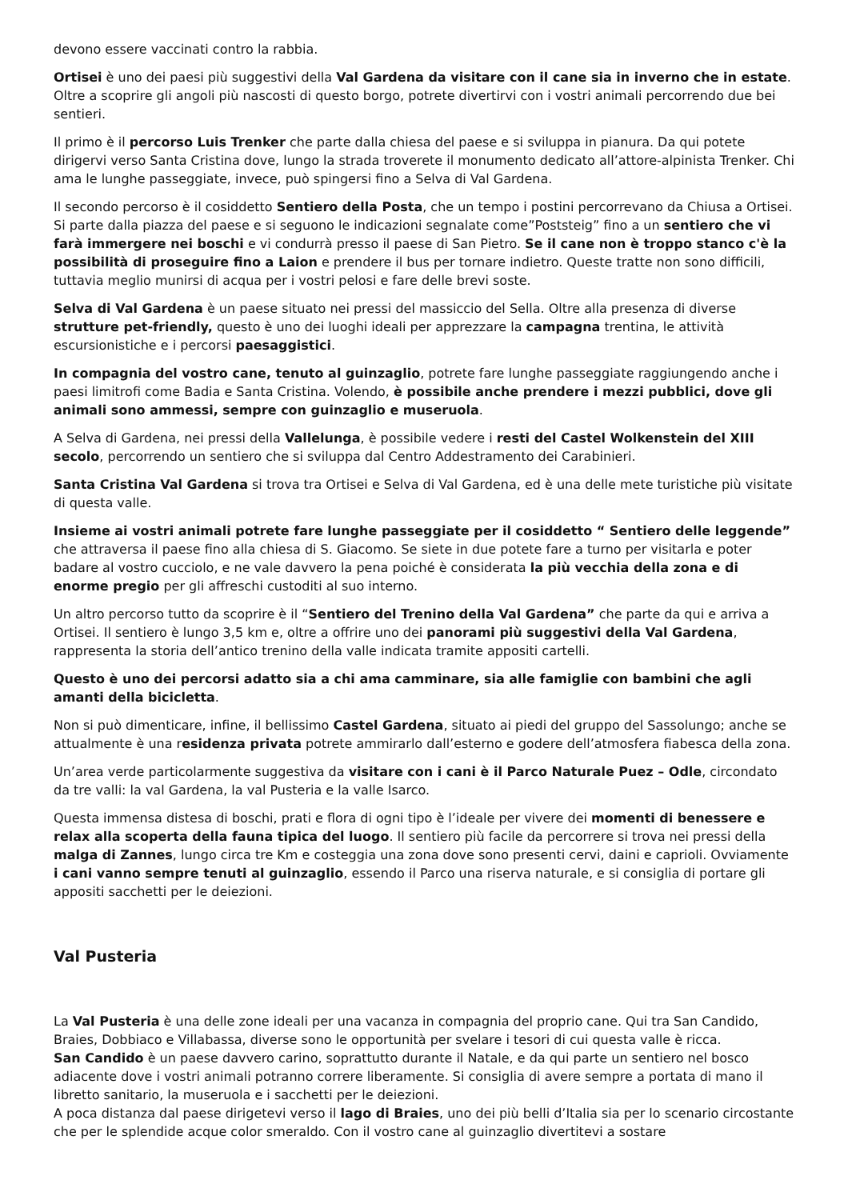devono essere vaccinati contro la rabbia.
Ortisei è uno dei paesi più suggestivi della Val Gardena da visitare con il cane sia in inverno che in estate. Oltre a scoprire gli angoli più nascosti di questo borgo, potrete divertirvi con i vostri animali percorrendo due bei sentieri.
Il primo è il percorso Luis Trenker che parte dalla chiesa del paese e si sviluppa in pianura. Da qui potete dirigervi verso Santa Cristina dove, lungo la strada troverete il monumento dedicato all’attore-alpinista Trenker. Chi ama le lunghe passeggiate, invece, può spingersi fino a Selva di Val Gardena.
Il secondo percorso è il cosiddetto Sentiero della Posta, che un tempo i postini percorrevano da Chiusa a Ortisei. Si parte dalla piazza del paese e si seguono le indicazioni segnalate come”Poststeig” fino a un sentiero che vi farà immergere nei boschi e vi condurrà presso il paese di San Pietro. Se il cane non è troppo stanco c'è la possibilità di proseguire fino a Laion e prendere il bus per tornare indietro. Queste tratte non sono difficili, tuttavia meglio munirsi di acqua per i vostri pelosi e fare delle brevi soste.
Selva di Val Gardena è un paese situato nei pressi del massiccio del Sella. Oltre alla presenza di diverse strutture pet-friendly, questo è uno dei luoghi ideali per apprezzare la campagna trentina, le attività escursionistiche e i percorsi paesaggistici.
In compagnia del vostro cane, tenuto al guinzaglio, potrete fare lunghe passeggiate raggiungendo anche i paesi limitrofi come Badia e Santa Cristina. Volendo, è possibile anche prendere i mezzi pubblici, dove gli animali sono ammessi, sempre con guinzaglio e museruola.
A Selva di Gardena, nei pressi della Vallelunga, è possibile vedere i resti del Castel Wolkenstein del XIII secolo, percorrendo un sentiero che si sviluppa dal Centro Addestramento dei Carabinieri.
Santa Cristina Val Gardena si trova tra Ortisei e Selva di Val Gardena, ed è una delle mete turistiche più visitate di questa valle.
Insieme ai vostri animali potrete fare lunghe passeggiate per il cosiddetto “ Sentiero delle leggende” che attraversa il paese fino alla chiesa di S. Giacomo. Se siete in due potete fare a turno per visitarla e poter badare al vostro cucciolo, e ne vale davvero la pena poiché è considerata la più vecchia della zona e di enorme pregio per gli affreschi custoditi al suo interno.
Un altro percorso tutto da scoprire è il “Sentiero del Trenino della Val Gardena” che parte da qui e arriva a Ortisei. Il sentiero è lungo 3,5 km e, oltre a offrire uno dei panorami più suggestivi della Val Gardena, rappresenta la storia dell’antico trenino della valle indicata tramite appositi cartelli.
Questo è uno dei percorsi adatto sia a chi ama camminare, sia alle famiglie con bambini che agli amanti della bicicletta.
Non si può dimenticare, infine, il bellissimo Castel Gardena, situato ai piedi del gruppo del Sassolungo; anche se attualmente è una residenza privata potrete ammirarlo dall’esterno e godere dell’atmosfera fiabesca della zona.
Un’area verde particolarmente suggestiva da visitare con i cani è il Parco Naturale Puez – Odle, circondato da tre valli: la val Gardena, la val Pusteria e la valle Isarco.
Questa immensa distesa di boschi, prati e flora di ogni tipo è l’ideale per vivere dei momenti di benessere e relax alla scoperta della fauna tipica del luogo. Il sentiero più facile da percorrere si trova nei pressi della malga di Zannes, lungo circa tre Km e costeggia una zona dove sono presenti cervi, daini e caprioli. Ovviamente i cani vanno sempre tenuti al guinzaglio, essendo il Parco una riserva naturale, e si consiglia di portare gli appositi sacchetti per le deiezioni.
Val Pusteria
La Val Pusteria è una delle zone ideali per una vacanza in compagnia del proprio cane. Qui tra San Candido, Braies, Dobbiaco e Villabassa, diverse sono le opportunità per svelare i tesori di cui questa valle è ricca.
San Candido è un paese davvero carino, soprattutto durante il Natale, e da qui parte un sentiero nel bosco adiacente dove i vostri animali potranno correre liberamente. Si consiglia di avere sempre a portata di mano il libretto sanitario, la museruola e i sacchetti per le deiezioni.
A poca distanza dal paese dirigetevi verso il lago di Braies, uno dei più belli d’Italia sia per lo scenario circostante che per le splendide acque color smeraldo. Con il vostro cane al guinzaglio divertitevi a sostare